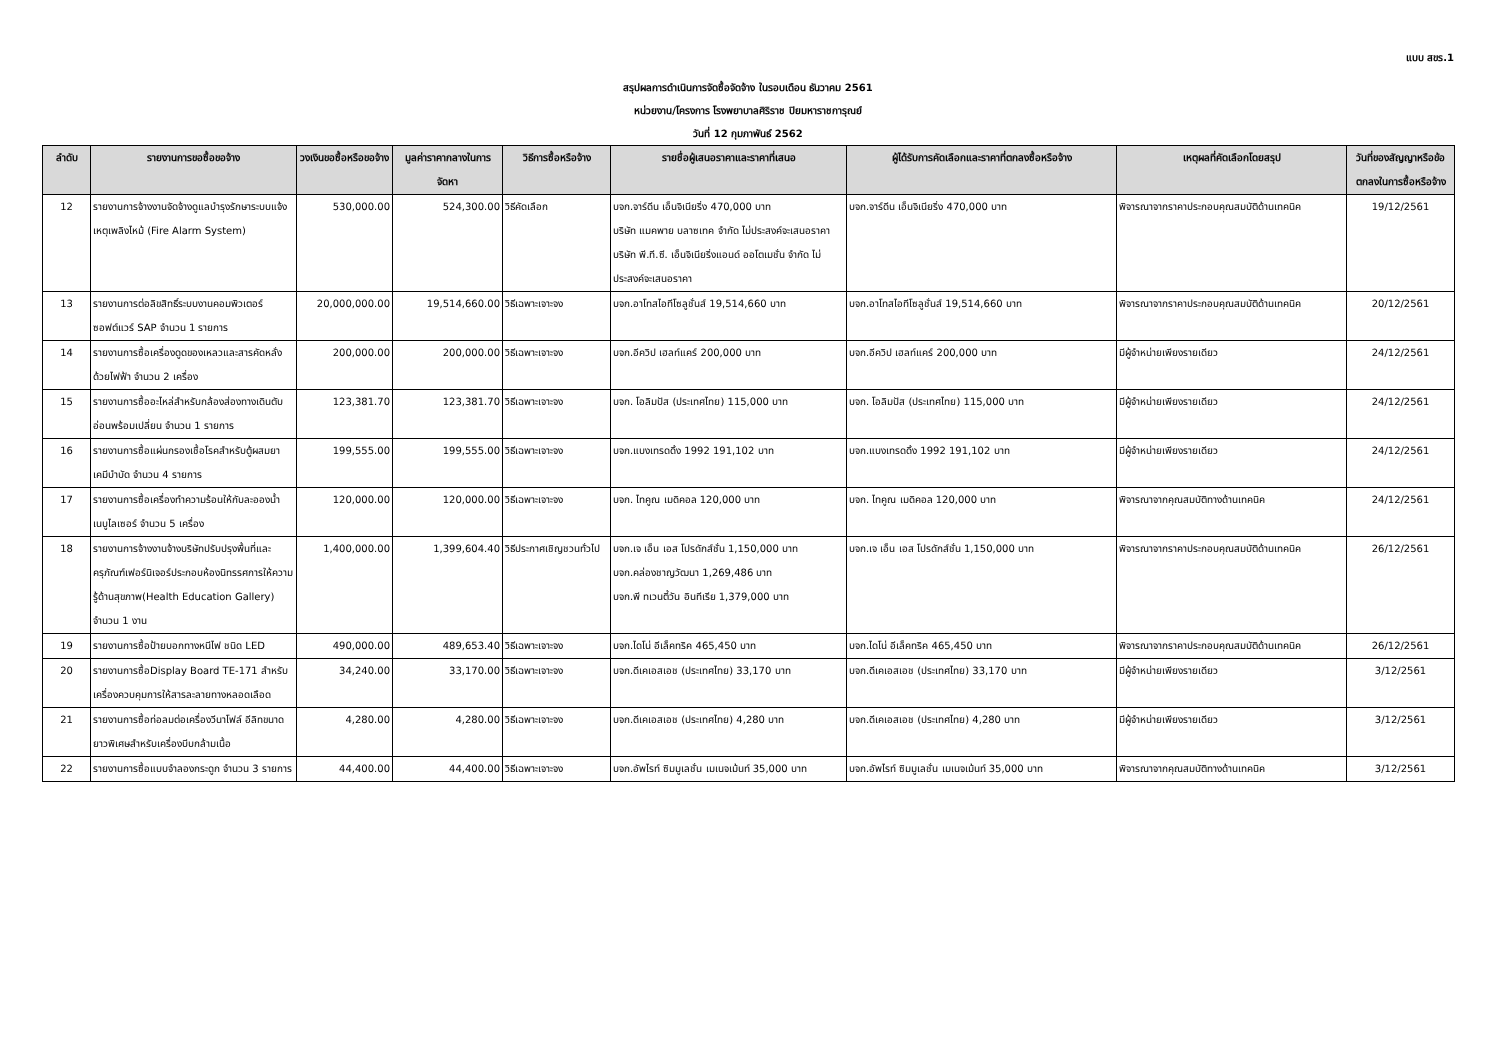แบบ สขร.1
สรุปผลการดำเนินการจัดซื้อจัดจ้าง ในรอบเดือน ธันวาคม 2561
หน่วยงาน/โครงการ โรงพยาบาลศิริราช ปิยมหาราชการุณย์
วันที่ 12 กุมภาพันธ์ 2562
| ลำดับ | รายงานการขอซื้อขอจ้าง | วงเงินขอซื้อหรือขอจ้าง | มูลค่าราคากลางในการจัดหา | วิธีการซื้อหรือจ้าง | รายชื่อผู้เสนอราคาและราคาที่เสนอ | ผู้ได้รับการคัดเลือกและราคาที่ตกลงซื้อหรือจ้าง | เหตุผลที่คัดเลือกโดยสรุป | วันที่ของสัญญาหรือข้อตกลงในการซื้อหรือจ้าง |
| --- | --- | --- | --- | --- | --- | --- | --- | --- |
| 12 | รายงานการจ้างงานจัดจ้างดูแลบำรุงรักษาระบบแจ้งเหตุเพลิงไหม้ (Fire Alarm System) | 530,000.00 | 524,300.00 | วิธีคัดเลือก | บจก.จาร์ดีน เอ็นจิเนียริ่ง 470,000 บาท บริษัท แมคพาย บลาซเทค จำกัด ไม่ประสงค์จะเสนอราคา บริษัท พี.ที.ซี. เอ็นจิเนียริ่งแอนด์ ออโตเมชั่น จำกัด ไม่ประสงค์จะเสนอราคา | บจก.จาร์ดีน เอ็นจิเนียริ่ง 470,000 บาท | พิจารณาจากราคาประกอบคุณสมบัติด้านเทคนิค | 19/12/2561 |
| 13 | รายงานการต่อลิขสิทธิ์ระบบงานคอมพิวเตอร์ซอฟต์แวร์ SAP จำนวน 1 รายการ | 20,000,000.00 | 19,514,660.00 | วิธีเฉพาะเจาะจง | บจก.อาโทสไอทีโซลูชั่นส์ 19,514,660 บาท | บจก.อาโทสไอทีโซลูชั่นส์ 19,514,660 บาท | พิจารณาจากราคาประกอบคุณสมบัติด้านเทคนิค | 20/12/2561 |
| 14 | รายงานการซื้อเครื่องดูดของเหลวและสารคัดหลั่งด้วยไฟฟ้า จำนวน 2 เครื่อง | 200,000.00 | 200,000.00 | วิธีเฉพาะเจาะจง | บจก.อีควิป เฮลท์แคร์ 200,000 บาท | บจก.อีควิป เฮลท์แคร์ 200,000 บาท | มีผู้จำหน่ายเพียงรายเดียว | 24/12/2561 |
| 15 | รายงานการซื้ออะไหล่สำหรับกล้องส่องทางเดินตับอ่อนพร้อมเปลี่ยน จำนวน 1 รายการ | 123,381.70 | 123,381.70 | วิธีเฉพาะเจาะจง | บจก. โอลิมปัส (ประเทศไทย) 115,000 บาท | บจก. โอลิมปัส (ประเทศไทย) 115,000 บาท | มีผู้จำหน่ายเพียงรายเดียว | 24/12/2561 |
| 16 | รายงานการซื้อแผ่นกรองเชื้อโรคสำหรับตู้ผสมยาเคมีบำบัด จำนวน 4 รายการ | 199,555.00 | 199,555.00 | วิธีเฉพาะเจาะจง | บจก.แบงเทรดดิ้ง 1992 191,102 บาท | บจก.แบงเทรดดิ้ง 1992 191,102 บาท | มีผู้จำหน่ายเพียงรายเดียว | 24/12/2561 |
| 17 | รายงานการซื้อเครื่องทำความร้อนให้กับละอองน้ำเนบูไลเซอร์ จำนวน 5 เครื่อง | 120,000.00 | 120,000.00 | วิธีเฉพาะเจาะจง | บจก. ไทคูณ เมดิคอล 120,000 บาท | บจก. ไทคูณ เมดิคอล 120,000 บาท | พิจารณาจากคุณสมบัติทางด้านเทคนิค | 24/12/2561 |
| 18 | รายงานการจ้างงานจ้างบริษัทปรับปรุงพื้นที่และครุภัณฑ์เฟอร์นิเจอร์ประกอบห้องนิทรรศการให้ความรู้ด้านสุขภาพ(Health Education Gallery) จำนวน 1 งาน | 1,400,000.00 | 1,399,604.40 | วิธีประกาศเชิญชวนทั่วไป | บจก.เจ เอ็น เอส โปรดักส์ชั่น 1,150,000 บาท บจก.คล่องชาญวัฒนา 1,269,486 บาท บจก.พี ทเวนตี้วัน อินทีเรีย 1,379,000 บาท | บจก.เจ เอ็น เอส โปรดักส์ชั่น 1,150,000 บาท | พิจารณาจากราคาประกอบคุณสมบัติด้านเทคนิค | 26/12/2561 |
| 19 | รายงานการซื้อป้ายบอกทางหนีไฟ ชนิด LED | 490,000.00 | 489,653.40 | วิธีเฉพาะเจาะจง | บจก.ไดโน่ อีเล็คทริค 465,450 บาท | บจก.ไดโน่ อีเล็คทริค 465,450 บาท | พิจารณาจากราคาประกอบคุณสมบัติด้านเทคนิค | 26/12/2561 |
| 20 | รายงานการซื้อDisplay Board TE-171 สำหรับเครื่องควบคุมการให้สารละลายทางหลอดเลือด | 34,240.00 | 33,170.00 | วิธีเฉพาะเจาะจง | บจก.ดีเคเอสเอช (ประเทศไทย) 33,170 บาท | บจก.ดีเคเอสเอช (ประเทศไทย) 33,170 บาท | มีผู้จำหน่ายเพียงรายเดียว | 3/12/2561 |
| 21 | รายงานการซื้อท่อลมต่อเครื่องวีนาโฟล์ อีลิทขนาดยาวพิเศษสำหรับเครื่องบีบกล้ามเนื้อ | 4,280.00 | 4,280.00 | วิธีเฉพาะเจาะจง | บจก.ดีเคเอสเอช (ประเทศไทย) 4,280 บาท | บจก.ดีเคเอสเอช (ประเทศไทย) 4,280 บาท | มีผู้จำหน่ายเพียงรายเดียว | 3/12/2561 |
| 22 | รายงานการซื้อแบบจำลองกระดูก จำนวน 3 รายการ | 44,400.00 | 44,400.00 | วิธีเฉพาะเจาะจง | บจก.อัพไรท์ ซิมมูเลชั่น เมเนจเม้นท์ 35,000 บาท | บจก.อัพไรท์ ซิมมูเลชั่น เมเนจเม้นท์ 35,000 บาท | พิจารณาจากคุณสมบัติทางด้านเทคนิค | 3/12/2561 |